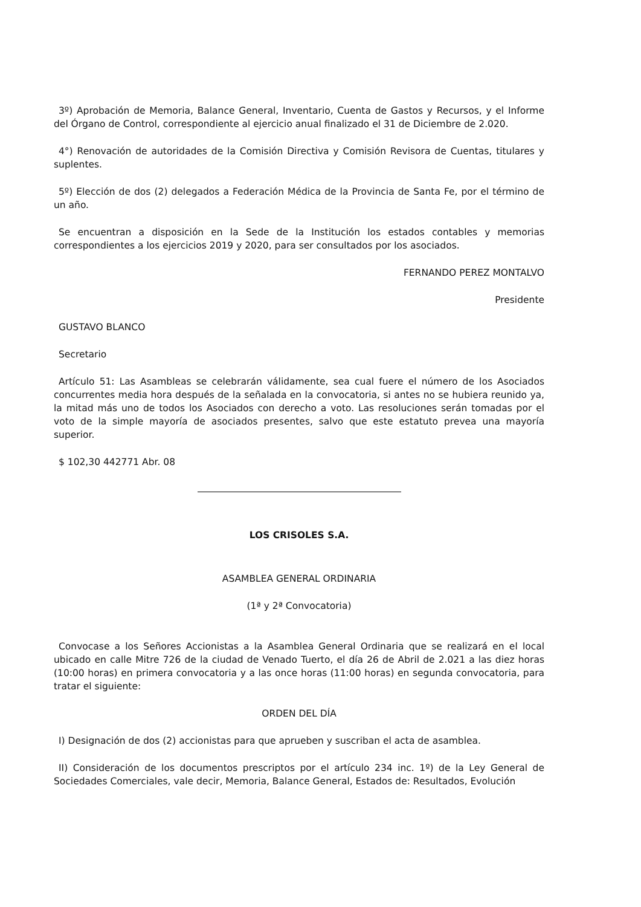3º) Aprobación de Memoria, Balance General, Inventario, Cuenta de Gastos y Recursos, y el Informe del Órgano de Control, correspondiente al ejercicio anual finalizado el 31 de Diciembre de 2.020.
4°) Renovación de autoridades de la Comisión Directiva y Comisión Revisora de Cuentas, titulares y suplentes.
5º) Elección de dos (2) delegados a Federación Médica de la Provincia de Santa Fe, por el término de un año.
Se encuentran a disposición en la Sede de la Institución los estados contables y memorias correspondientes a los ejercicios 2019 y 2020, para ser consultados por los asociados.
FERNANDO PEREZ MONTALVO
Presidente
GUSTAVO BLANCO
Secretario
Artículo 51: Las Asambleas se celebrarán válidamente, sea cual fuere el número de los Asociados concurrentes media hora después de la señalada en la convocatoria, si antes no se hubiera reunido ya, la mitad más uno de todos los Asociados con derecho a voto. Las resoluciones serán tomadas por el voto de la simple mayoría de asociados presentes, salvo que este estatuto prevea una mayoría superior.
$ 102,30 442771 Abr. 08
LOS CRISOLES S.A.
ASAMBLEA GENERAL ORDINARIA
(1ª y 2ª Convocatoria)
Convocase a los Señores Accionistas a la Asamblea General Ordinaria que se realizará en el local ubicado en calle Mitre 726 de la ciudad de Venado Tuerto, el día 26 de Abril de 2.021 a las diez horas (10:00 horas) en primera convocatoria y a las once horas (11:00 horas) en segunda convocatoria, para tratar el siguiente:
ORDEN DEL DÍA
I) Designación de dos (2) accionistas para que aprueben y suscriban el acta de asamblea.
II) Consideración de los documentos prescriptos por el artículo 234 inc. 1º) de la Ley General de Sociedades Comerciales, vale decir, Memoria, Balance General, Estados de: Resultados, Evolución